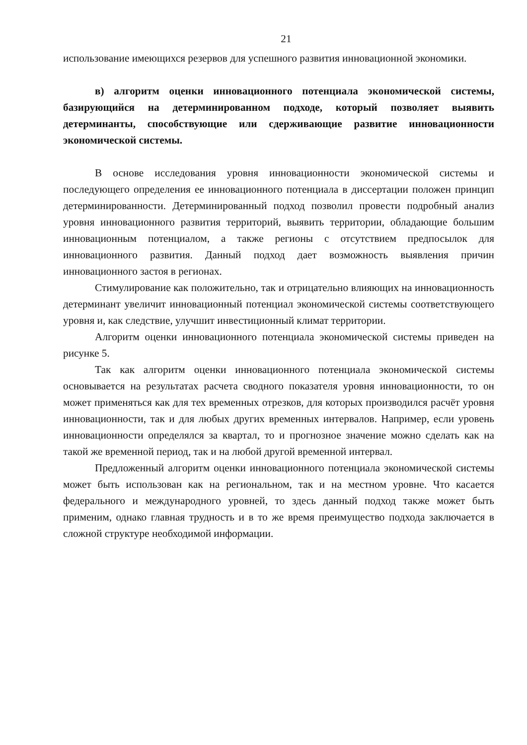21
использование имеющихся резервов для успешного развития инновационной экономики.
в) алгоритм оценки инновационного потенциала экономической системы, базирующийся на детерминированном подходе, который позволяет выявить детерминанты, способствующие или сдерживающие развитие инновационности экономической системы.
В основе исследования уровня инновационности экономической системы и последующего определения ее инновационного потенциала в диссертации положен принцип детерминированности. Детерминированный подход позволил провести подробный анализ уровня инновационного развития территорий, выявить территории, обладающие большим инновационным потенциалом, а также регионы с отсутствием предпосылок для инновационного развития. Данный подход дает возможность выявления причин инновационного застоя в регионах.
Стимулирование как положительно, так и отрицательно влияющих на инновационность детерминант увеличит инновационный потенциал экономической системы соответствующего уровня и, как следствие, улучшит инвестиционный климат территории.
Алгоритм оценки инновационного потенциала экономической системы приведен на рисунке 5.
Так как алгоритм оценки инновационного потенциала экономической системы основывается на результатах расчета сводного показателя уровня инновационности, то он может применяться как для тех временных отрезков, для которых производился расчёт уровня инновационности, так и для любых других временных интервалов. Например, если уровень инновационности определялся за квартал, то и прогнозное значение можно сделать как на такой же временной период, так и на любой другой временной интервал.
Предложенный алгоритм оценки инновационного потенциала экономической системы может быть использован как на региональном, так и на местном уровне. Что касается федерального и международного уровней, то здесь данный подход также может быть применим, однако главная трудность и в то же время преимущество подхода заключается в сложной структуре необходимой информации.